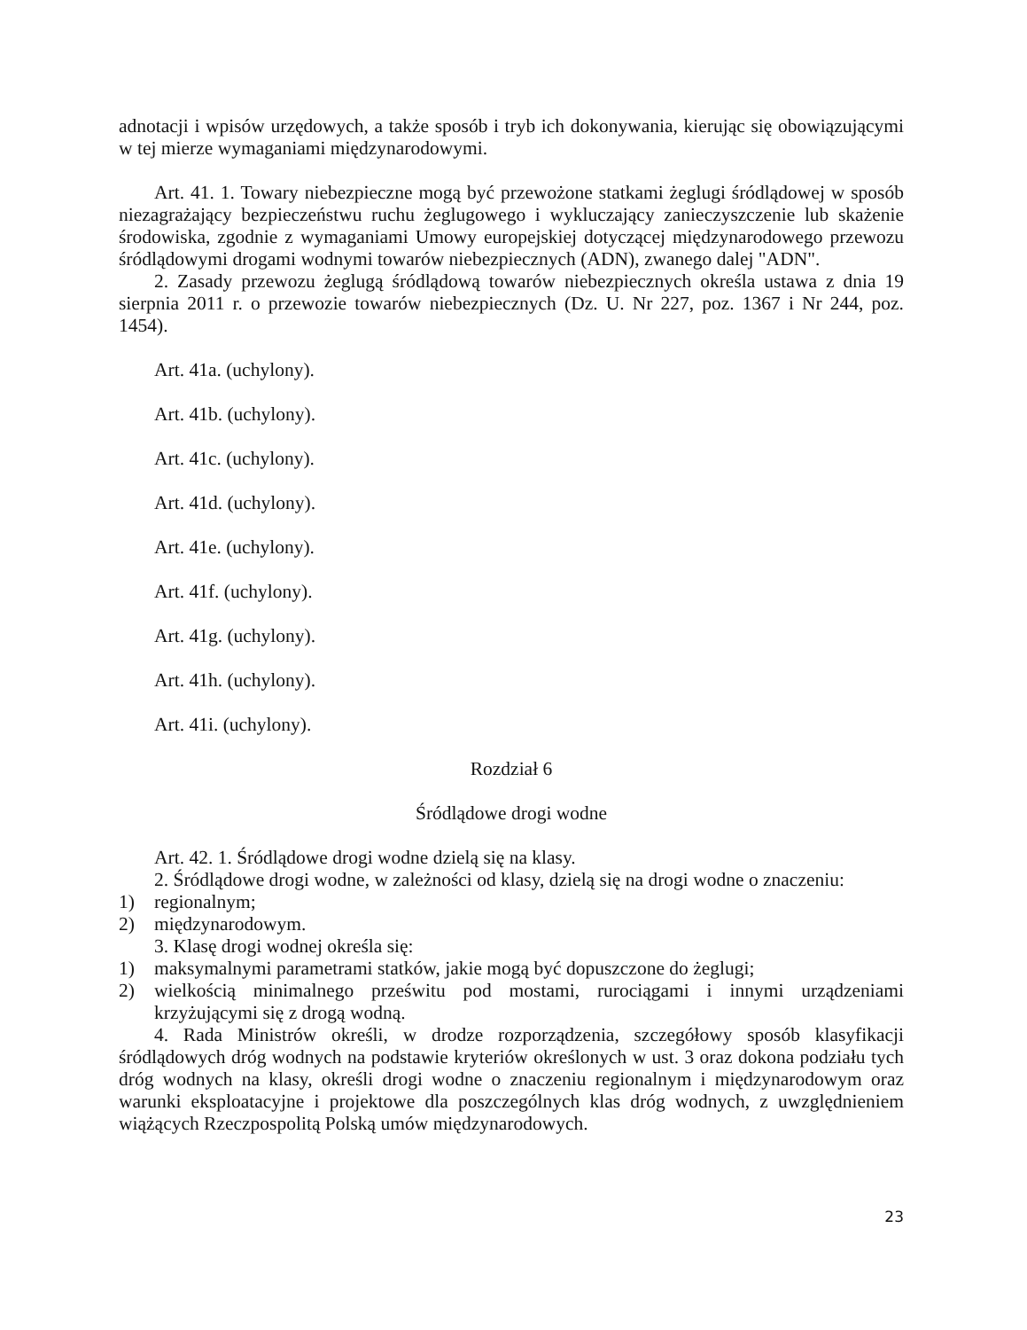adnotacji i wpisów urzędowych, a także sposób i tryb ich dokonywania, kierując się obowiązującymi w tej mierze wymaganiami międzynarodowymi.
Art. 41. 1. Towary niebezpieczne mogą być przewożone statkami żeglugi śródlądowej w sposób niezagrażający bezpieczeństwu ruchu żeglugowego i wykluczający zanieczyszczenie lub skażenie środowiska, zgodnie z wymaganiami Umowy europejskiej dotyczącej międzynarodowego przewozu śródlądowymi drogami wodnymi towarów niebezpiecznych (ADN), zwanego dalej "ADN".
2. Zasady przewozu żeglugą śródlądową towarów niebezpiecznych określa ustawa z dnia 19 sierpnia 2011 r. o przewozie towarów niebezpiecznych (Dz. U. Nr 227, poz. 1367 i Nr 244, poz. 1454).
Art. 41a. (uchylony).
Art. 41b. (uchylony).
Art. 41c. (uchylony).
Art. 41d. (uchylony).
Art. 41e. (uchylony).
Art. 41f. (uchylony).
Art. 41g. (uchylony).
Art. 41h. (uchylony).
Art. 41i. (uchylony).
Rozdział 6
Śródlądowe drogi wodne
Art. 42. 1. Śródlądowe drogi wodne dzielą się na klasy.
2. Śródlądowe drogi wodne, w zależności od klasy, dzielą się na drogi wodne o znaczeniu:
1) regionalnym;
2) międzynarodowym.
3. Klasę drogi wodnej określa się:
1) maksymalnymi parametrami statków, jakie mogą być dopuszczone do żeglugi;
2) wielkością minimalnego prześwitu pod mostami, rurociągami i innymi urządzeniami krzyżującymi się z drogą wodną.
4. Rada Ministrów określi, w drodze rozporządzenia, szczegółowy sposób klasyfikacji śródlądowych dróg wodnych na podstawie kryteriów określonych w ust. 3 oraz dokona podziału tych dróg wodnych na klasy, określi drogi wodne o znaczeniu regionalnym i międzynarodowym oraz warunki eksploatacyjne i projektowe dla poszczególnych klas dróg wodnych, z uwzględnieniem wiążących Rzeczpospolitą Polską umów międzynarodowych.
23